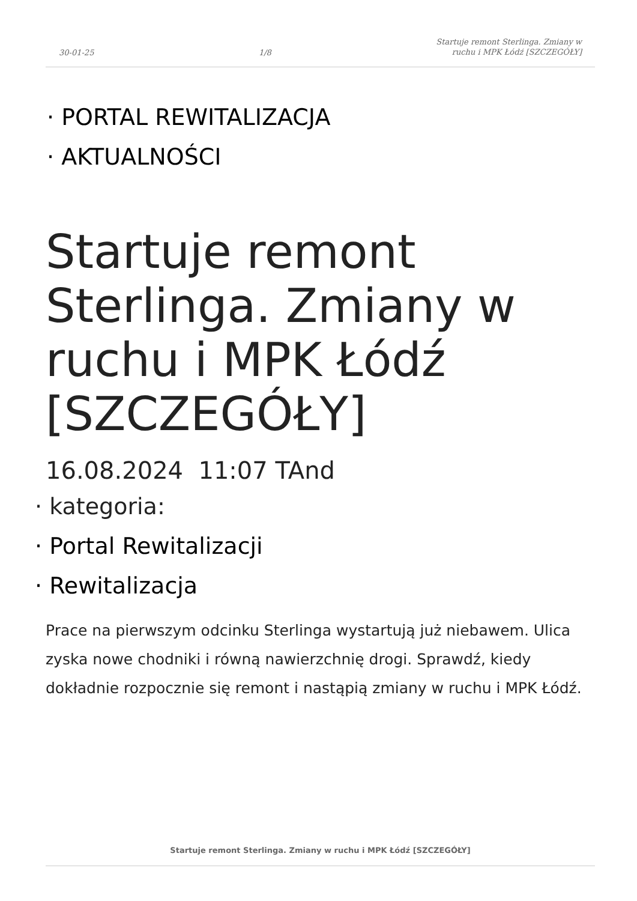30-01-25 1/8 Startuje remont Sterlinga. Zmiany w
ruchu i MPK Łódź [SZCZEGÓŁY]
· PORTAL REWITALIZACJA
· AKTUALNOŚCI
Startuje remont Sterlinga. Zmiany w ruchu i MPK Łódź [SZCZEGÓŁY]
16.08.2024 11:07 TAnd
· kategoria:
· Portal Rewitalizacji
· Rewitalizacja
Prace na pierwszym odcinku Sterlinga wystartują już niebawem. Ulica zyska nowe chodniki i równą nawierzchnię drogi. Sprawdź, kiedy dokładnie rozpocznie się remont i nastąpią zmiany w ruchu i MPK Łódź.
Startuje remont Sterlinga. Zmiany w ruchu i MPK Łódź [SZCZEGÓŁY]